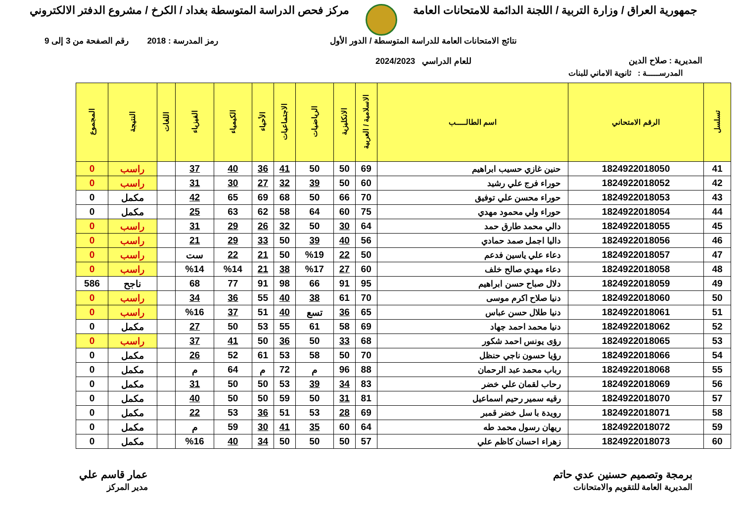جمهورية العراق / وزارة التربية / اللجنة الدائمة للامتحانات العامة
مركز فحص الدراسة المتوسطة بغداد / الكرخ / مشروع الدفتر الالكتروني
المديرية : صلاح الدين
نتائج الامتحانات العامة للدراسة المتوسطة / الدور الأول
للعام الدراسي 2024/2023
رمز المدرسة : 2018 رقم الصفحة من 3 إلى 9
المدرســـــة : ثانوية الاماني للبنات
| تسلسل | الرقم الامتحاني | اسم الطالـــــب | الاسلامية / العربية | الانكليزية | الرياضيات | الاجتماعيات | الأحياء | الكيمياء | الفيزياء | اللغات | النتيجة | المجموع |
| --- | --- | --- | --- | --- | --- | --- | --- | --- | --- | --- | --- | --- |
| 41 | 1824922018050 | حنين غازي حسيب ابراهيم | 69 | 50 | 50 | 41 | 36 | 40 | 37 | | راسب | 0 |
| 42 | 1824922018052 | حوراء فرج علي رشيد | 60 | 50 | 39 | 32 | 27 | 30 | 31 | | راسب | 0 |
| 43 | 1824922018053 | حوراء محسن علي توفيق | 70 | 66 | 50 | 68 | 69 | 65 | 42 | | مكمل | 0 |
| 44 | 1824922018054 | حوراء ولي محمود مهدي | 75 | 60 | 64 | 58 | 62 | 63 | 25 | | مكمل | 0 |
| 45 | 1824922018055 | دالي محمد طارق حمد | 64 | 30 | 50 | 32 | 26 | 29 | 31 | | راسب | 0 |
| 46 | 1824922018056 | داليا اجمل صمد حمادي | 56 | 40 | 39 | 50 | 33 | 29 | 21 | | راسب | 0 |
| 47 | 1824922018057 | دعاء علي ياسين فدعم | 50 | 22 | %19 | 50 | 21 | 22 | ست | | راسب | 0 |
| 48 | 1824922018058 | دعاء مهدي صالح خلف | 60 | 27 | %17 | 38 | 21 | %14 | %14 | | راسب | 0 |
| 49 | 1824922018059 | دلال صباح حسن ابراهيم | 95 | 91 | 66 | 98 | 91 | 77 | 68 | | ناجح | 586 |
| 50 | 1824922018060 | دنيا صلاح اكرم موسى | 70 | 61 | 38 | 40 | 55 | 36 | 34 | | راسب | 0 |
| 51 | 1824922018061 | دنيا طلال حسن عباس | 65 | 36 | تسع | 40 | 51 | 37 | %16 | | راسب | 0 |
| 52 | 1824922018062 | دنيا محمد احمد جهاد | 69 | 58 | 61 | 55 | 53 | 50 | 27 | | مكمل | 0 |
| 53 | 1824922018065 | رؤى يونس احمد شكور | 68 | 33 | 50 | 36 | 50 | 41 | 37 | | راسب | 0 |
| 54 | 1824922018066 | رؤيا حسون ناجي حنظل | 70 | 50 | 58 | 53 | 61 | 52 | 26 | | مكمل | 0 |
| 55 | 1824922018068 | رباب محمد عبد الرحمان | 88 | 96 | م | 72 | م | 64 | م | | مكمل | 0 |
| 56 | 1824922018069 | رحاب لقمان علي خضر | 83 | 34 | 39 | 53 | 50 | 50 | 31 | | مكمل | 0 |
| 57 | 1824922018070 | رقيه سمير رحيم اسماعيل | 81 | 31 | 50 | 59 | 50 | 50 | 40 | | مكمل | 0 |
| 58 | 1824922018071 | رويدة با سل خضر قمبر | 69 | 28 | 53 | 51 | 36 | 53 | 22 | | مكمل | 0 |
| 59 | 1824922018072 | ريهان رسول محمد طه | 64 | 60 | 35 | 41 | 30 | 59 | م | | مكمل | 0 |
| 60 | 1824922018073 | زهراء احسان كاظم علي | 57 | 50 | 50 | 50 | 34 | 40 | %16 | | مكمل | 0 |
برمجة وتصميم حسنين عدي حاتم
المديرية العامة للتقويم والامتحانات
عمار قاسم علي
مدير المركز